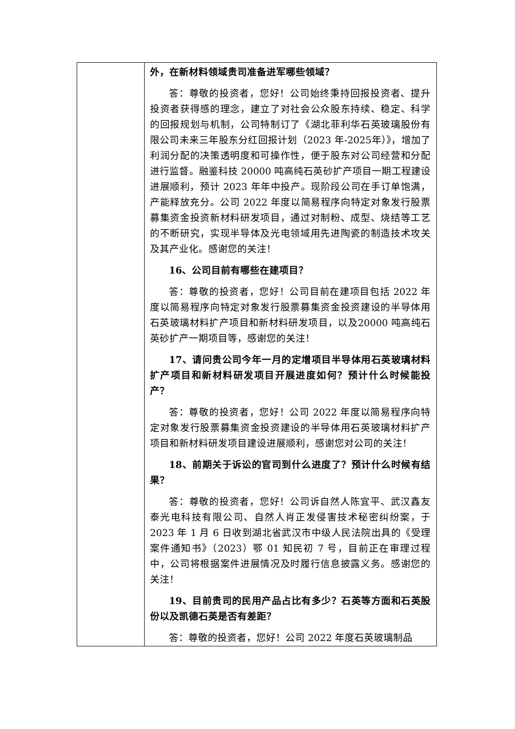| | 外，在新材料领域贵司准备进军哪些领域？ 答：尊敬的投资者，您好！公司始终秉持回报投资者、提升投资者获得感的理念，建立了对社会公众股东持续、稳定、科学的回报规划与机制，公司特制订了《湖北菲利华石英玻璃股份有限公司未来三年股东分红回报计划（2023 年-2025年）》，增加了利润分配的决策透明度和可操作性，便于股东对公司经营和分配进行监督。融鉴科技 20000 吨高纯石英砂扩产项目一期工程建设进展顺利，预计 2023 年年中投产。现阶段公司在手订单饱满，产能释放充分。公司 2022 年度以简易程序向特定对象发行股票募集资金投资新材料研发项目，通过对制粉、成型、烧结等工艺的不断研究，实现半导体及光电领域用先进陶瓷的制造技术攻关及其产业化。感谢您的关注！ 16、公司目前有哪些在建项目？ 答：尊敬的投资者，您好！公司目前在建项目包括 2022 年度以简易程序向特定对象发行股票募集资金投资建设的半导体用石英玻璃材料扩产项目和新材料研发项目，以及20000 吨高纯石英砂扩产一期项目等，感谢您的关注！ 17、请问贵公司今年一月的定增项目半导体用石英玻璃材料扩产项目和新材料研发项目开展进度如何？预计什么时候能投产？ 答：尊敬的投资者，您好！公司 2022 年度以简易程序向特定对象发行股票募集资金投资建设的半导体用石英玻璃材料扩产项目和新材料研发项目建设进展顺利，感谢您对公司的关注！ 18、前期关于诉讼的官司到什么进度了？预计什么时候有结果？ 答：尊敬的投资者，您好！公司诉自然人陈宜平、武汉鑫友泰光电科技有限公司、自然人肖正发侵害技术秘密纠纷案，于 2023 年 1 月 6 日收到湖北省武汉市中级人民法院出具的《受理案件通知书》（2023）鄂 01 知民初 7 号，目前正在审理过程中，公司将根据案件进展情况及时履行信息披露义务。感谢您的关注！ 19、目前贵司的民用产品占比有多少？石英等方面和石英股份以及凯德石英是否有差距？ 答：尊敬的投资者，您好！公司 2022 年度石英玻璃制品 |